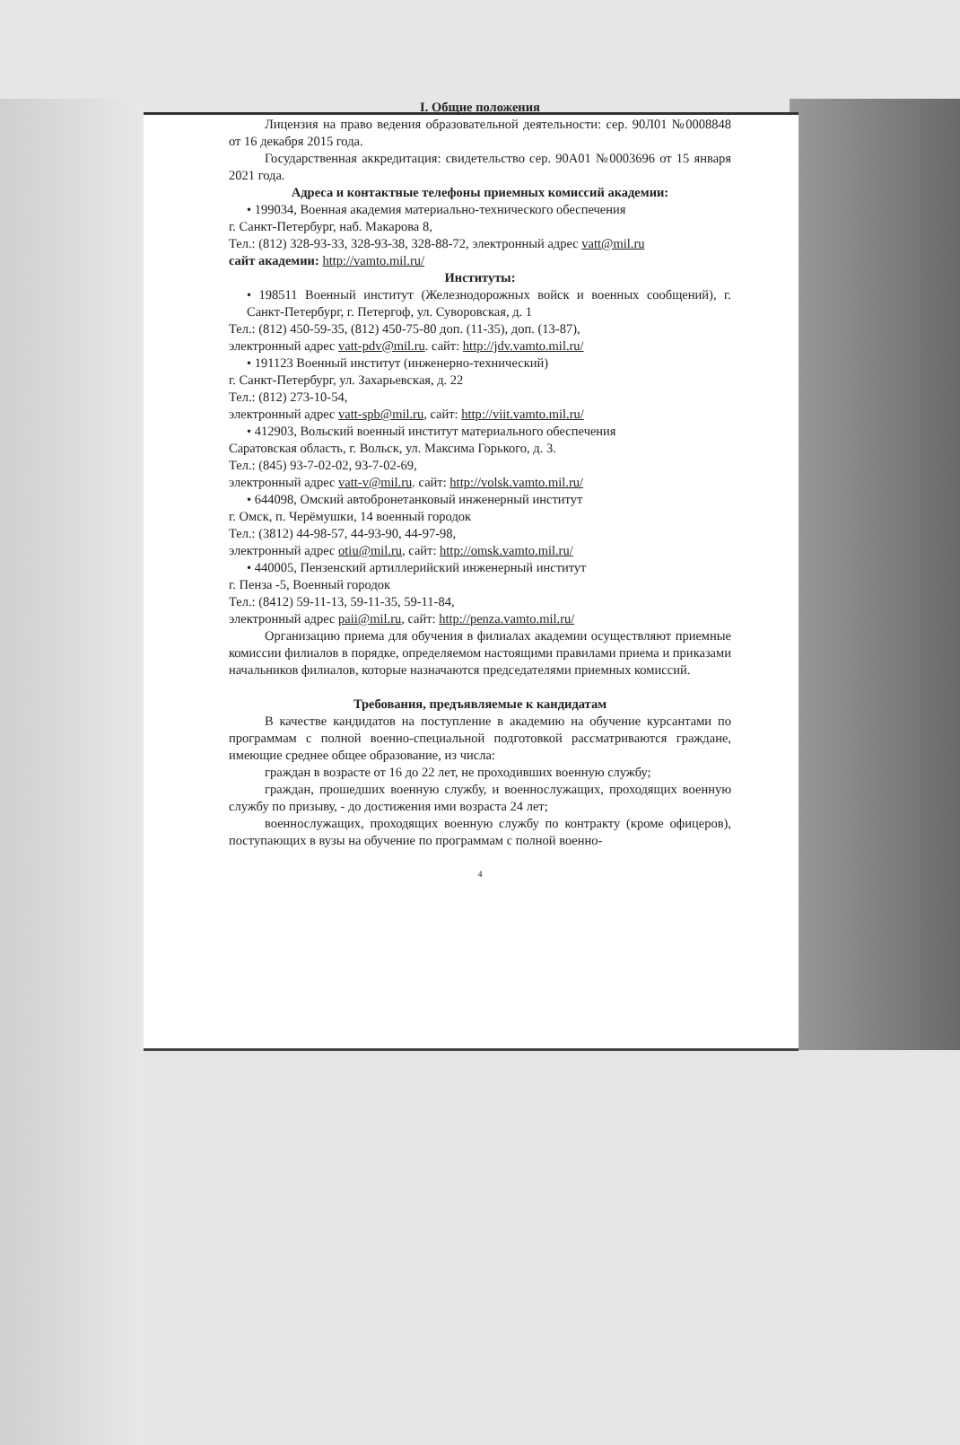I. Общие положения
Лицензия на право ведения образовательной деятельности: сер. 90Л01 №0008848 от 16 декабря 2015 года.
Государственная аккредитация: свидетельство сер. 90А01 №0003696 от 15 января 2021 года.
Адреса и контактные телефоны приемных комиссий академии:
• 199034, Военная академия материально-технического обеспечения
г. Санкт-Петербург, наб. Макарова 8,
Тел.: (812) 328-93-33, 328-93-38, 328-88-72, электронный адрес vatt@mil.ru
сайт академии: http://vamto.mil.ru/
Институты:
• 198511 Военный институт (Железнодорожных войск и военных сообщений), г. Санкт-Петербург, г. Петергоф, ул. Суворовская, д. 1
Тел.: (812) 450-59-35, (812) 450-75-80 доп. (11-35), доп. (13-87),
электронный адрес vatt-pdv@mil.ru. сайт: http://jdv.vamto.mil.ru/
• 191123 Военный институт (инженерно-технический)
г. Санкт-Петербург, ул. Захарьевская, д. 22
Тел.: (812) 273-10-54,
электронный адрес vatt-spb@mil.ru, сайт: http://viit.vamto.mil.ru/
• 412903, Вольский военный институт материального обеспечения
Саратовская область, г. Вольск, ул. Максима Горького, д. 3.
Тел.: (845) 93-7-02-02, 93-7-02-69,
электронный адрес vatt-v@mil.ru. сайт: http://volsk.vamto.mil.ru/
• 644098, Омский автобронетанковый инженерный институт
г. Омск, п. Черёмушки, 14 военный городок
Тел.: (3812) 44-98-57, 44-93-90, 44-97-98,
электронный адрес otiu@mil.ru, сайт: http://omsk.vamto.mil.ru/
• 440005, Пензенский артиллерийский инженерный институт
г. Пенза -5, Военный городок
Тел.: (8412) 59-11-13, 59-11-35, 59-11-84,
электронный адрес paii@mil.ru, сайт: http://penza.vamto.mil.ru/
Организацию приема для обучения в филиалах академии осуществляют приемные комиссии филиалов в порядке, определяемом настоящими правилами приема и приказами начальников филиалов, которые назначаются председателями приемных комиссий.
Требования, предъявляемые к кандидатам
В качестве кандидатов на поступление в академию на обучение курсантами по программам с полной военно-специальной подготовкой рассматриваются граждане, имеющие среднее общее образование, из числа:
граждан в возрасте от 16 до 22 лет, не проходивших военную службу;
граждан, прошедших военную службу, и военнослужащих, проходящих военную службу по призыву, - до достижения ими возраста 24 лет;
военнослужащих, проходящих военную службу по контракту (кроме офицеров), поступающих в вузы на обучение по программам с полной военно-
4